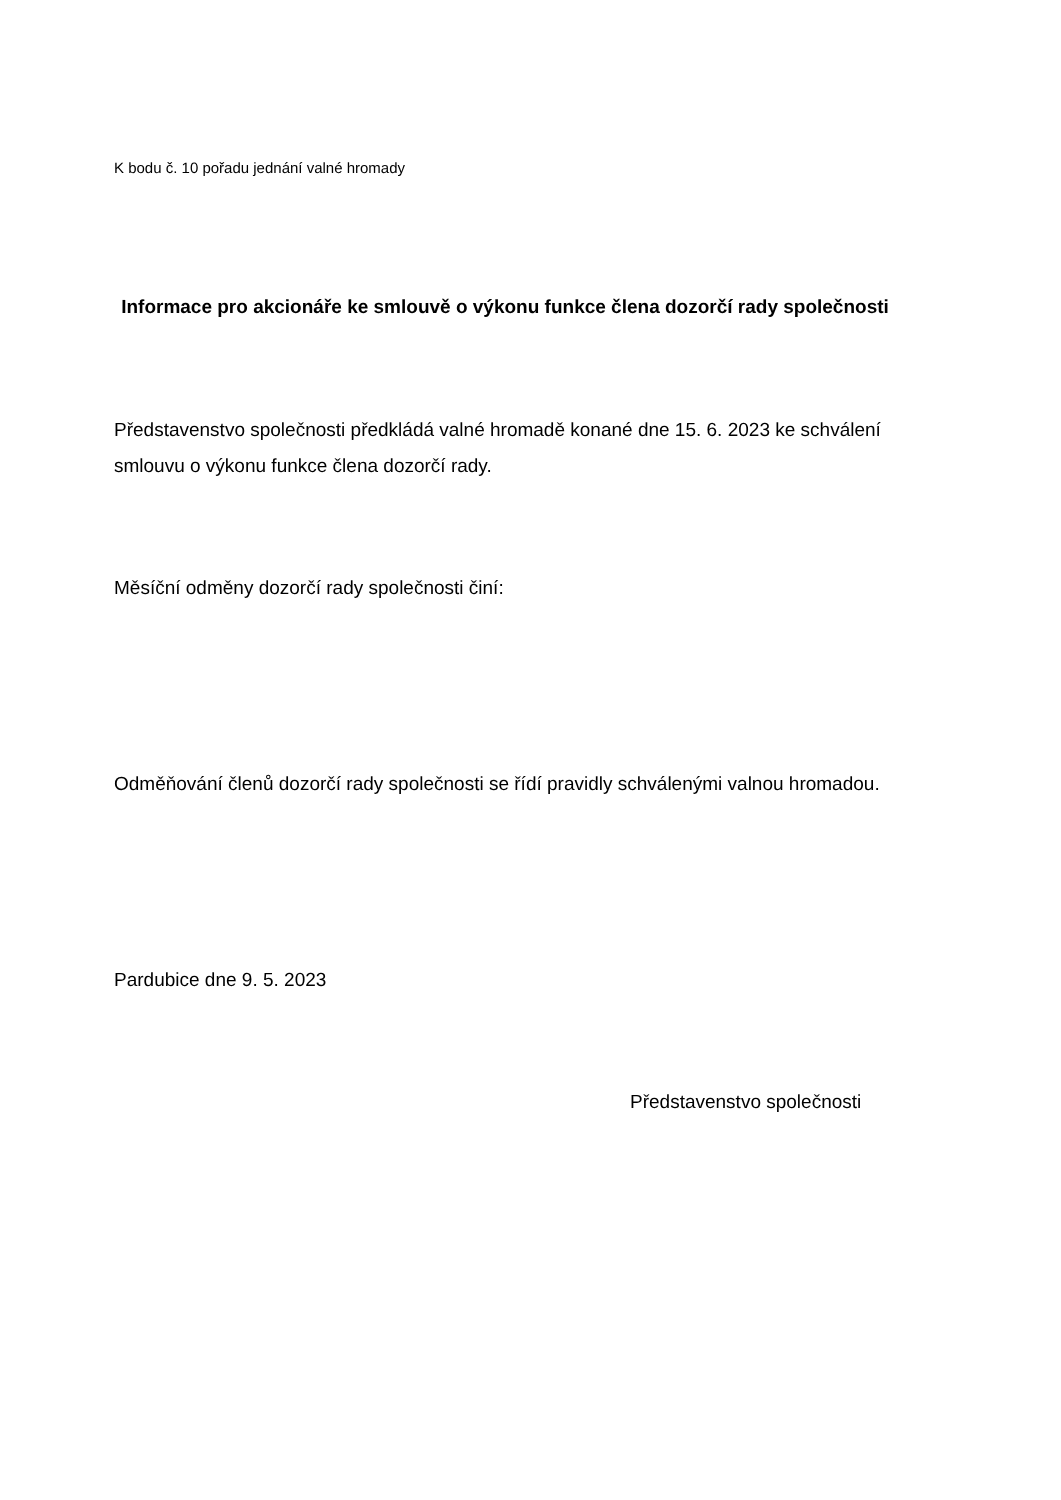K bodu č. 10 pořadu jednání valné hromady
Informace pro akcionáře ke smlouvě o výkonu funkce člena dozorčí rady společnosti
Představenstvo společnosti předkládá valné hromadě konané dne 15. 6. 2023 ke schválení smlouvu o výkonu funkce člena dozorčí rady.
Měsíční odměny dozorčí rady společnosti činí:
Odměňování členů dozorčí rady společnosti se řídí pravidly schválenými valnou hromadou.
Pardubice dne 9. 5. 2023
Představenstvo společnosti